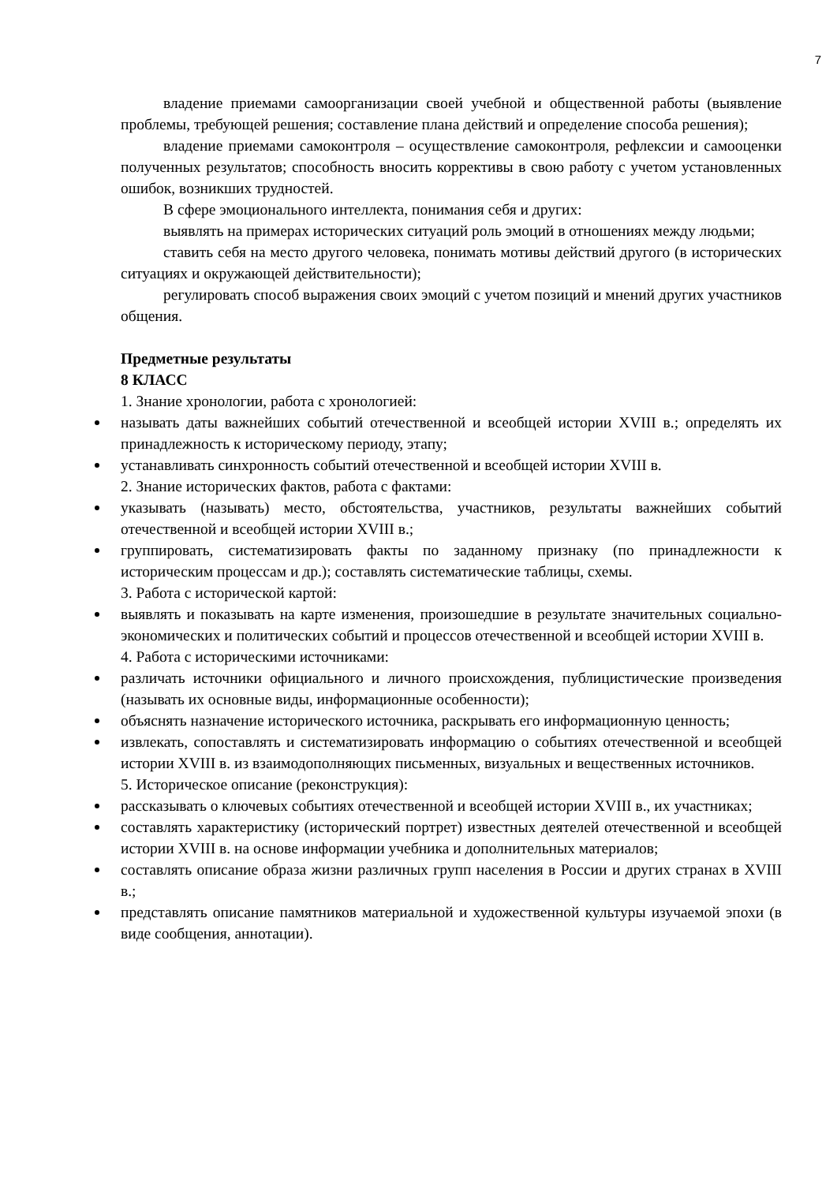7
владение приемами самоорганизации своей учебной и общественной работы (выявление проблемы, требующей решения; составление плана действий и определение способа решения);
владение приемами самоконтроля – осуществление самоконтроля, рефлексии и самооценки полученных результатов; способность вносить коррективы в свою работу с учетом установленных ошибок, возникших трудностей.
В сфере эмоционального интеллекта, понимания себя и других:
выявлять на примерах исторических ситуаций роль эмоций в отношениях между людьми;
ставить себя на место другого человека, понимать мотивы действий другого (в исторических ситуациях и окружающей действительности);
регулировать способ выражения своих эмоций с учетом позиций и мнений других участников общения.
Предметные результаты
8 КЛАСС
1. Знание хронологии, работа с хронологией:
называть даты важнейших событий отечественной и всеобщей истории XVIII в.; определять их принадлежность к историческому периоду, этапу;
устанавливать синхронность событий отечественной и всеобщей истории XVIII в.
2. Знание исторических фактов, работа с фактами:
указывать (называть) место, обстоятельства, участников, результаты важнейших событий отечественной и всеобщей истории XVIII в.;
группировать, систематизировать факты по заданному признаку (по принадлежности к историческим процессам и др.); составлять систематические таблицы, схемы.
3. Работа с исторической картой:
выявлять и показывать на карте изменения, произошедшие в результате значительных социально-экономических и политических событий и процессов отечественной и всеобщей истории XVIII в.
4. Работа с историческими источниками:
различать источники официального и личного происхождения, публицистические произведения (называть их основные виды, информационные особенности);
объяснять назначение исторического источника, раскрывать его информационную ценность;
извлекать, сопоставлять и систематизировать информацию о событиях отечественной и всеобщей истории XVIII в. из взаимодополняющих письменных, визуальных и вещественных источников.
5. Историческое описание (реконструкция):
рассказывать о ключевых событиях отечественной и всеобщей истории XVIII в., их участниках;
составлять характеристику (исторический портрет) известных деятелей отечественной и всеобщей истории XVIII в. на основе информации учебника и дополнительных материалов;
составлять описание образа жизни различных групп населения в России и других странах в XVIII в.;
представлять описание памятников материальной и художественной культуры изучаемой эпохи (в виде сообщения, аннотации).